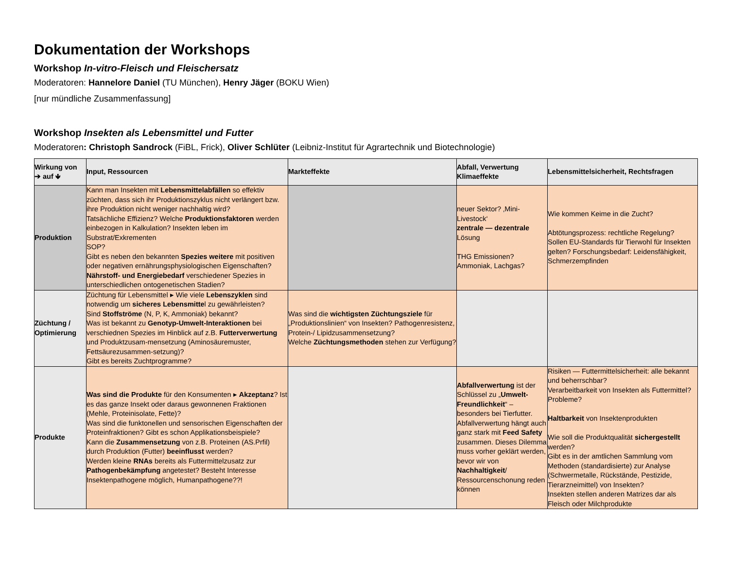Dokumentation der Workshops
Workshop In-vitro-Fleisch und Fleischersatz
Moderatoren: Hannelore Daniel (TU München), Henry Jäger (BOKU Wien)
[nur mündliche Zusammenfassung]
Workshop Insekten als Lebensmittel und Futter
Moderatoren: Christoph Sandrock (FiBL, Frick), Oliver Schlüter (Leibniz-Institut für Agrartechnik und Biotechnologie)
| Wirkung von ➔ auf 🡻 | Input, Ressourcen | Markteffekte | Abfall, Verwertung Klimaeffekte | Lebensmittelsicherheit, Rechtsfragen |
| --- | --- | --- | --- | --- |
| Produktion | Kann man Insekten mit Lebensmittelabfällen so effektiv züchten, dass sich ihr Produktionszyklus nicht verlängert bzw. ihre Produktion nicht weniger nachhaltig wird? Tatsächliche Effizienz? Welche Produktionsfaktoren werden einbezogen in Kalkulation? Insekten leben im Substrat/Exkrementen SOP? Gibt es neben den bekannten Spezies weitere mit positiven oder negativen ernährungsphysiologischen Eigenschaften? Nährstoff- und Energiebedarf verschiedener Spezies in unterschiedlichen ontogenetischen Stadien? | | neuer Sektor? ‚Mini-Livestock‘ zentrale — dezentrale Lösung THG Emissionen? Ammoniak, Lachgas? | Wie kommen Keime in die Zucht? Abtötungsprozess: rechtliche Regelung? Sollen EU-Standards für Tierwohl für Insekten gelten? Forschungsbedarf: Leidensfähigkeit, Schmerzempfinden |
| Züchtung / Optimierung | Züchtung für Lebensmittel ▸ Wie viele Lebenszyklen sind notwendig um sicheres Lebensmitte l zu gewährleisten? Sind Stoffströme (N, P, K, Ammoniak) bekannt? Was ist bekannt zu Genotyp-Umwelt-Interaktionen bei verschiednen Spezies im Hinblick auf z.B. Futterverwertung und Produktzusam-mensetzung (Aminosäuremuster, Fettsäurezusammen-setzung)? Gibt es bereits Zuchtprogramme? | Was sind die wichtigsten Züchtungsziele für „Produktionslinien“ von Insekten? Pathogenresistenz, Protein-/ Lipidzusammensetzung? Welche Züchtungsmethoden stehen zur Verfügung? | | |
| Produkte | Was sind die Produkte für den Konsumenten ▸ Akzeptanz ? Ist es das ganze Insekt oder daraus gewonnenen Fraktionen (Mehle, Proteinisolate, Fette)? Was sind die funktonellen und sensorischen Eigenschaften der Proteinfraktionen? Gibt es schon Applikationsbeispiele? Kann die Zusammensetzung von z.B. Proteinen (AS.Prfil) durch Produktion (Futter) beeinflusst werden? Werden kleine RNAs bereits als Futtermittelzusatz zur Pathogenbekämpfung angetestet? Besteht Interesse Insektenpathogene möglich, Humanpathogene??! | | Abfallverwertung ist der Schlüssel zu „ Umwelt-Freundlichkeit “ – besonders bei Tierfutter. Abfallverwertung hängt auch ganz stark mit Feed Safety zusammen. Dieses Dilemma muss vorher geklärt werden, bevor wir von Nachhaltigkeit / Ressourcenschonung reden können | Risiken — Futtermittelsicherheit: alle bekannt und beherrschbar? Verarbeitbarkeit von Insekten als Futtermittel? Probleme? Haltbarkeit von Insektenprodukten Wie soll die Produktqualität sichergestellt werden? Gibt es in der amtlichen Sammlung vom Methoden (standardisierte) zur Analyse (Schwermetalle, Rückstände, Pestizide, Tierarzneimittel) von Insekten? Insekten stellen anderen Matrizes dar als Fleisch oder Milchprodukte |